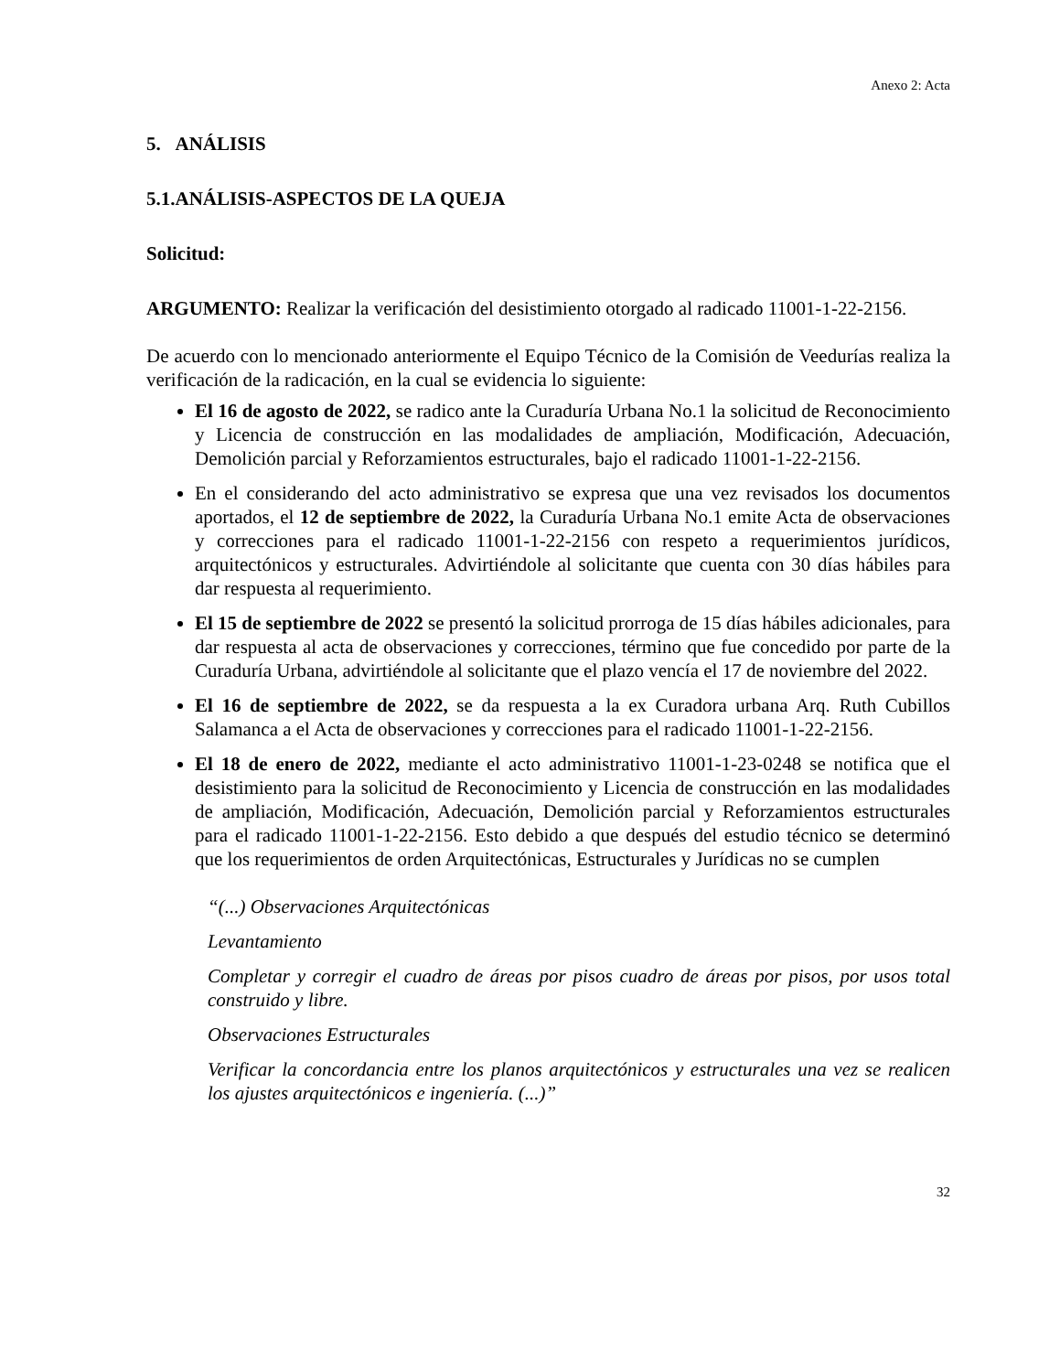Anexo 2: Acta
5. ANÁLISIS
5.1.ANÁLISIS-ASPECTOS DE LA QUEJA
Solicitud:
ARGUMENTO: Realizar la verificación del desistimiento otorgado al radicado 11001-1-22-2156.
De acuerdo con lo mencionado anteriormente el Equipo Técnico de la Comisión de Veedurías realiza la verificación de la radicación, en la cual se evidencia lo siguiente:
El 16 de agosto de 2022, se radico ante la Curaduría Urbana No.1 la solicitud de Reconocimiento y Licencia de construcción en las modalidades de ampliación, Modificación, Adecuación, Demolición parcial y Reforzamientos estructurales, bajo el radicado 11001-1-22-2156.
En el considerando del acto administrativo se expresa que una vez revisados los documentos aportados, el 12 de septiembre de 2022, la Curaduría Urbana No.1 emite Acta de observaciones y correcciones para el radicado 11001-1-22-2156 con respeto a requerimientos jurídicos, arquitectónicos y estructurales. Advirtiéndole al solicitante que cuenta con 30 días hábiles para dar respuesta al requerimiento.
El 15 de septiembre de 2022 se presentó la solicitud prorroga de 15 días hábiles adicionales, para dar respuesta al acta de observaciones y correcciones, término que fue concedido por parte de la Curaduría Urbana, advirtiéndole al solicitante que el plazo vencía el 17 de noviembre del 2022.
El 16 de septiembre de 2022, se da respuesta a la ex Curadora urbana Arq. Ruth Cubillos Salamanca a el Acta de observaciones y correcciones para el radicado 11001-1-22-2156.
El 18 de enero de 2022, mediante el acto administrativo 11001-1-23-0248 se notifica que el desistimiento para la solicitud de Reconocimiento y Licencia de construcción en las modalidades de ampliación, Modificación, Adecuación, Demolición parcial y Reforzamientos estructurales para el radicado 11001-1-22-2156. Esto debido a que después del estudio técnico se determinó que los requerimientos de orden Arquitectónicas, Estructurales y Jurídicas no se cumplen
“(...) Observaciones Arquitectónicas
Levantamiento
Completar y corregir el cuadro de áreas por pisos cuadro de áreas por pisos, por usos total construido y libre.
Observaciones Estructurales
Verificar la concordancia entre los planos arquitectónicos y estructurales una vez se realicen los ajustes arquitectónicos e ingeniería. (...)”
32